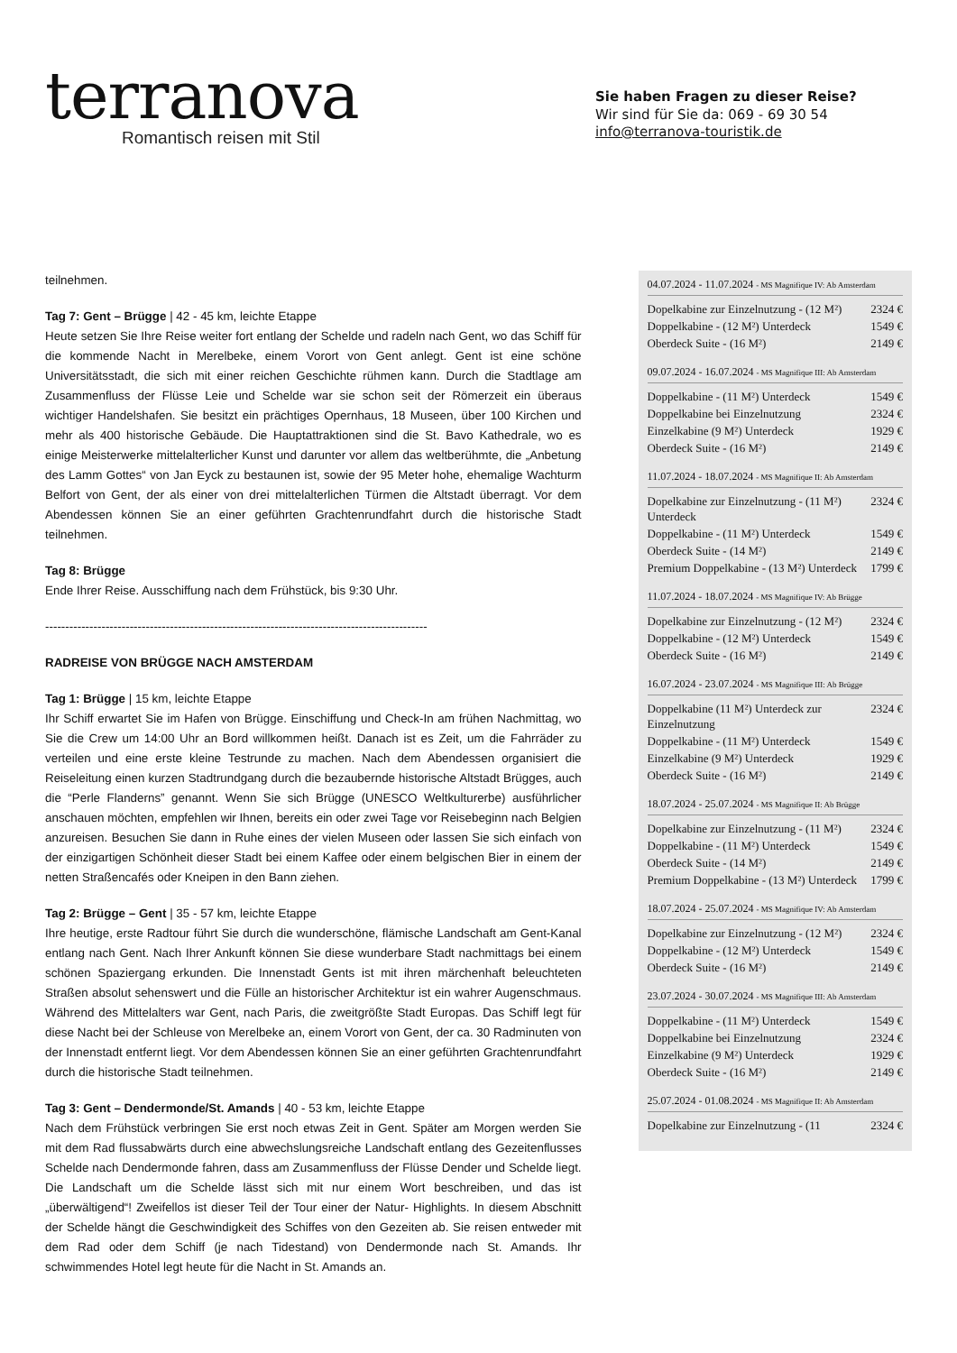terranova
Romantisch reisen mit Stil
Sie haben Fragen zu dieser Reise?
Wir sind für Sie da: 069 - 69 30 54
info@terranova-touristik.de
teilnehmen.
Tag 7: Gent – Brügge | 42 - 45 km, leichte Etappe
Heute setzen Sie Ihre Reise weiter fort entlang der Schelde und radeln nach Gent, wo das Schiff für die kommende Nacht in Merelbeke, einem Vorort von Gent anlegt. Gent ist eine schöne Universitätsstadt, die sich mit einer reichen Geschichte rühmen kann. Durch die Stadtlage am Zusammenfluss der Flüsse Leie und Schelde war sie schon seit der Römerzeit ein überaus wichtiger Handelshafen. Sie besitzt ein prächtiges Opernhaus, 18 Museen, über 100 Kirchen und mehr als 400 historische Gebäude. Die Hauptattraktionen sind die St. Bavo Kathedrale, wo es einige Meisterwerke mittelalterlicher Kunst und darunter vor allem das weltberühmte, die „Anbetung des Lamm Gottes“ von Jan Eyck zu bestaunen ist, sowie der 95 Meter hohe, ehemalige Wachturm Belfort von Gent, der als einer von drei mittelalterlichen Türmen die Altstadt überragt. Vor dem Abendessen können Sie an einer geführten Grachtenrundfahrt durch die historische Stadt teilnehmen.
Tag 8: Brügge
Ende Ihrer Reise. Ausschiffung nach dem Frühstück, bis 9:30 Uhr.
-----------------------------------------------------------------------------------------------
RADREISE VON BRÜGGE NACH AMSTERDAM
Tag 1: Brügge | 15 km, leichte Etappe
Ihr Schiff erwartet Sie im Hafen von Brügge. Einschiffung und Check-In am frühen Nachmittag, wo Sie die Crew um 14:00 Uhr an Bord willkommen heißt. Danach ist es Zeit, um die Fahrräder zu verteilen und eine erste kleine Testrunde zu machen. Nach dem Abendessen organisiert die Reiseleitung einen kurzen Stadtrundgang durch die bezaubernde historische Altstadt Brügges, auch die “Perle Flanderns” genannt. Wenn Sie sich Brügge (UNESCO Weltkulturerbe) ausführlicher anschauen möchten, empfehlen wir Ihnen, bereits ein oder zwei Tage vor Reisebeginn nach Belgien anzureisen. Besuchen Sie dann in Ruhe eines der vielen Museen oder lassen Sie sich einfach von der einzigartigen Schönheit dieser Stadt bei einem Kaffee oder einem belgischen Bier in einem der netten Straßencafés oder Kneipen in den Bann ziehen.
Tag 2: Brügge – Gent | 35 - 57 km, leichte Etappe
Ihre heutige, erste Radtour führt Sie durch die wunderschöne, flämische Landschaft am Gent-Kanal entlang nach Gent. Nach Ihrer Ankunft können Sie diese wunderbare Stadt nachmittags bei einem schönen Spaziergang erkunden. Die Innenstadt Gents ist mit ihren märchenhaft beleuchteten Straßen absolut sehenswert und die Fülle an historischer Architektur ist ein wahrer Augenschmaus. Während des Mittelalters war Gent, nach Paris, die zweitgrößte Stadt Europas. Das Schiff legt für diese Nacht bei der Schleuse von Merelbeke an, einem Vorort von Gent, der ca. 30 Radminuten von der Innenstadt entfernt liegt. Vor dem Abendessen können Sie an einer geführten Grachtenrundfahrt durch die historische Stadt teilnehmen.
Tag 3: Gent – Dendermonde/St. Amands | 40 - 53 km, leichte Etappe
Nach dem Frühstück verbringen Sie erst noch etwas Zeit in Gent. Später am Morgen werden Sie mit dem Rad flussabwärts durch eine abwechslungsreiche Landschaft entlang des Gezeitenflusses Schelde nach Dendermonde fahren, dass am Zusammenfluss der Flüsse Dender und Schelde liegt. Die Landschaft um die Schelde lässt sich mit nur einem Wort beschreiben, und das ist „überwältigend“! Zweifellos ist dieser Teil der Tour einer der Natur- Highlights. In diesem Abschnitt der Schelde hängt die Geschwindigkeit des Schiffes von den Gezeiten ab. Sie reisen entweder mit dem Rad oder dem Schiff (je nach Tidestand) von Dendermonde nach St. Amands. Ihr schwimmendes Hotel legt heute für die Nacht in St. Amands an.
04.07.2024 - 11.07.2024 - MS Magnifique IV: Ab Amsterdam
| Dopelkabine zur Einzelnutzung - (12 M²) | 2324 € |
| Doppelkabine - (12 M²) Unterdeck | 1549 € |
| Oberdeck Suite - (16 M²) | 2149 € |
09.07.2024 - 16.07.2024 - MS Magnifique III: Ab Amsterdam
| Doppelkabine - (11 M²) Unterdeck | 1549 € |
| Doppelkabine bei Einzelnutzung | 2324 € |
| Einzelkabine (9 M²) Unterdeck | 1929 € |
| Oberdeck Suite - (16 M²) | 2149 € |
11.07.2024 - 18.07.2024 - MS Magnifique II: Ab Amsterdam
| Dopelkabine zur Einzelnutzung - (11 M²) Unterdeck | 2324 € |
| Doppelkabine - (11 M²) Unterdeck | 1549 € |
| Oberdeck Suite - (14 M²) | 2149 € |
| Premium Doppelkabine - (13 M²) Unterdeck | 1799 € |
11.07.2024 - 18.07.2024 - MS Magnifique IV: Ab Brügge
| Dopelkabine zur Einzelnutzung - (12 M²) | 2324 € |
| Doppelkabine - (12 M²) Unterdeck | 1549 € |
| Oberdeck Suite - (16 M²) | 2149 € |
16.07.2024 - 23.07.2024 - MS Magnifique III: Ab Brügge
| Doppelkabine (11 M²) Unterdeck zur Einzelnutzung | 2324 € |
| Doppelkabine - (11 M²) Unterdeck | 1549 € |
| Einzelkabine (9 M²) Unterdeck | 1929 € |
| Oberdeck Suite - (16 M²) | 2149 € |
18.07.2024 - 25.07.2024 - MS Magnifique II: Ab Brügge
| Dopelkabine zur Einzelnutzung - (11 M²) | 2324 € |
| Doppelkabine - (11 M²) Unterdeck | 1549 € |
| Oberdeck Suite - (14 M²) | 2149 € |
| Premium Doppelkabine - (13 M²) Unterdeck | 1799 € |
18.07.2024 - 25.07.2024 - MS Magnifique IV: Ab Amsterdam
| Dopelkabine zur Einzelnutzung - (12 M²) | 2324 € |
| Doppelkabine - (12 M²) Unterdeck | 1549 € |
| Oberdeck Suite - (16 M²) | 2149 € |
23.07.2024 - 30.07.2024 - MS Magnifique III: Ab Amsterdam
| Doppelkabine - (11 M²) Unterdeck | 1549 € |
| Doppelkabine bei Einzelnutzung | 2324 € |
| Einzelkabine (9 M²) Unterdeck | 1929 € |
| Oberdeck Suite - (16 M²) | 2149 € |
25.07.2024 - 01.08.2024 - MS Magnifique II: Ab Amsterdam
| Dopelkabine zur Einzelnutzung - (11 | 2324 € |